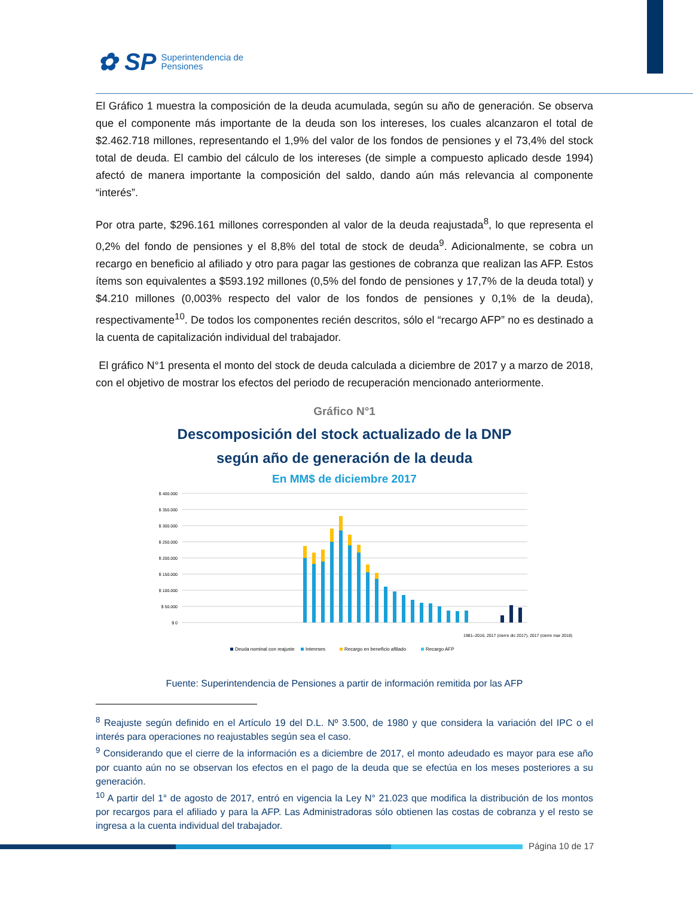✿ SP Superintendencia de
Pensiones
El Gráfico 1 muestra la composición de la deuda acumulada, según su año de generación. Se observa que el componente más importante de la deuda son los intereses, los cuales alcanzaron el total de $2.462.718 millones, representando el 1,9% del valor de los fondos de pensiones y el 73,4% del stock total de deuda. El cambio del cálculo de los intereses (de simple a compuesto aplicado desde 1994) afectó de manera importante la composición del saldo, dando aún más relevancia al componente “interés”.
Por otra parte, $296.161 millones corresponden al valor de la deuda reajustada<sup>8</sup>, lo que representa el 0,2% del fondo de pensiones y el 8,8% del total de stock de deuda<sup>9</sup>. Adicionalmente, se cobra un recargo en beneficio al afiliado y otro para pagar las gestiones de cobranza que realizan las AFP. Estos ítems son equivalentes a $593.192 millones (0,5% del fondo de pensiones y 17,7% de la deuda total) y $4.210 millones (0,003% respecto del valor de los fondos de pensiones y 0,1% de la deuda), respectivamente<sup>10</sup>. De todos los componentes recién descritos, sólo el “recargo AFP” no es destinado a la cuenta de capitalización individual del trabajador.
El gráfico N°1 presenta el monto del stock de deuda calculada a diciembre de 2017 y a marzo de 2018, con el objetivo de mostrar los efectos del periodo de recuperación mencionado anteriormente.
Gráfico N°1
Descomposición del stock actualizado de la DNP
según año de generación de la deuda
En MM$ de diciembre 2017
$ 400.000
$ 350.000
$ 300.000
$ 250.000
$ 200.000
$ 150.000
$ 100.000
$ 50.000
$ 0
Deuda nominal con reajuste
Intereses
Recargo en beneficio afiliado
Recargo AFP
1981–2016, 2017 (cierre dic 2017), 2017 (cierre mar 2018)
Fuente: Superintendencia de Pensiones a partir de información remitida por las AFP
<sup>8</sup> Reajuste según definido en el Artículo 19 del D.L. Nº 3.500, de 1980 y que considera la variación del IPC o el interés para operaciones no reajustables según sea el caso.
<sup>9</sup> Considerando que el cierre de la información es a diciembre de 2017, el monto adeudado es mayor para ese año por cuanto aún no se observan los efectos en el pago de la deuda que se efectúa en los meses posteriores a su generación.
<sup>10</sup> A partir del 1° de agosto de 2017, entró en vigencia la Ley N° 21.023 que modifica la distribución de los montos por recargos para el afiliado y para la AFP. Las Administradoras sólo obtienen las costas de cobranza y el resto se ingresa a la cuenta individual del trabajador.
Página 10 de 17